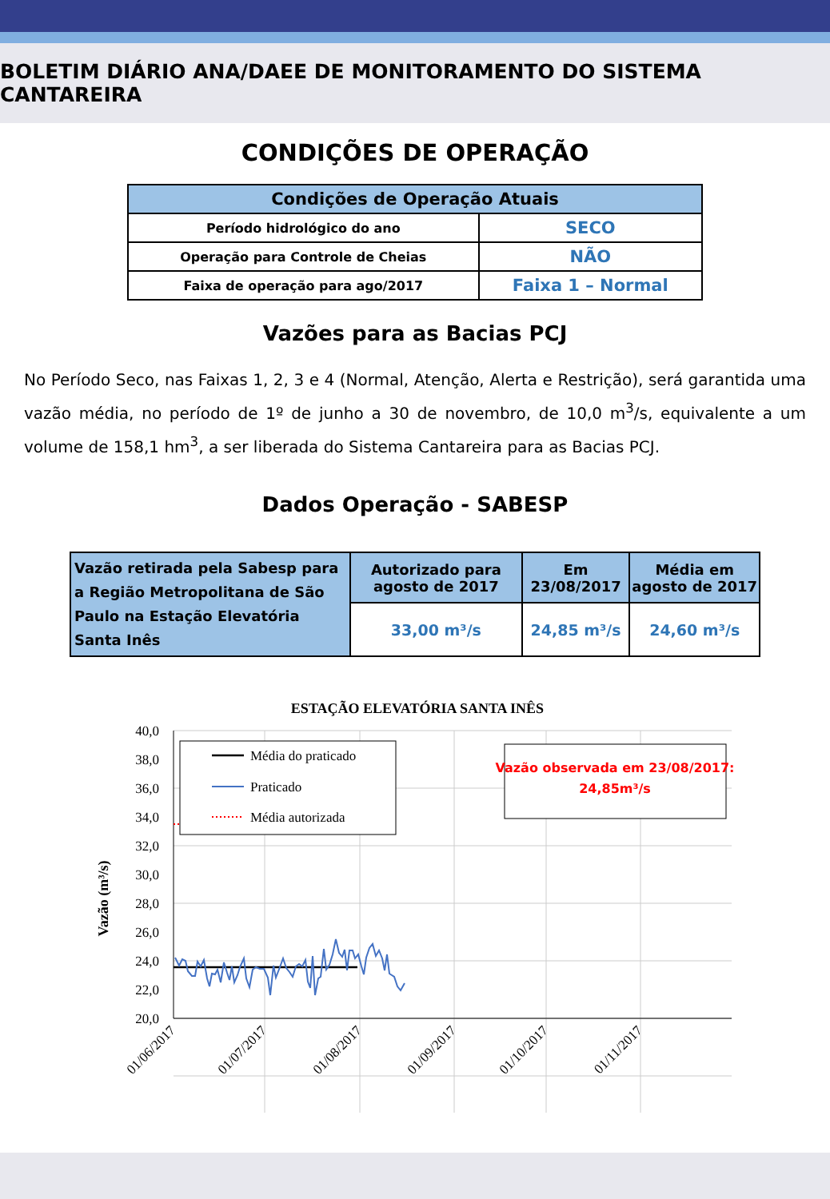BOLETIM DIÁRIO ANA/DAEE DE MONITORAMENTO DO SISTEMA CANTAREIRA
CONDIÇÕES DE OPERAÇÃO
| Condições de Operação Atuais | |
| --- | --- |
| Período hidrológico do ano | SECO |
| Operação para Controle de Cheias | NÃO |
| Faixa de operação para ago/2017 | Faixa 1 – Normal |
Vazões para as Bacias PCJ
No Período Seco, nas Faixas 1, 2, 3 e 4 (Normal, Atenção, Alerta e Restrição), será garantida uma vazão média, no período de 1º de junho a 30 de novembro, de 10,0 m<sup>3</sup>/s, equivalente a um volume de 158,1 hm<sup>3</sup>, a ser liberada do Sistema Cantareira para as Bacias PCJ.
Dados Operação - SABESP
| Vazão retirada pela Sabesp para a Região Metropolitana de São Paulo na Estação Elevatória Santa Inês | Autorizado para agosto de 2017 | Em 23/08/2017 | Média em agosto de 2017 |
| | 33,00 m³/s | 24,85 m³/s | 24,60 m³/s |
ESTAÇÃO ELEVATÓRIA SANTA INÊS
40,0
38,0
36,0
34,0
32,0
30,0
28,0
26,0
24,0
22,0
20,0
Vazão (m³/s)
Média do praticado
Praticado
Média autorizada
Vazão observada em 23/08/2017:
24,85m³/s
01/06/2017
01/07/2017
01/08/2017
01/09/2017
01/10/2017
01/11/2017